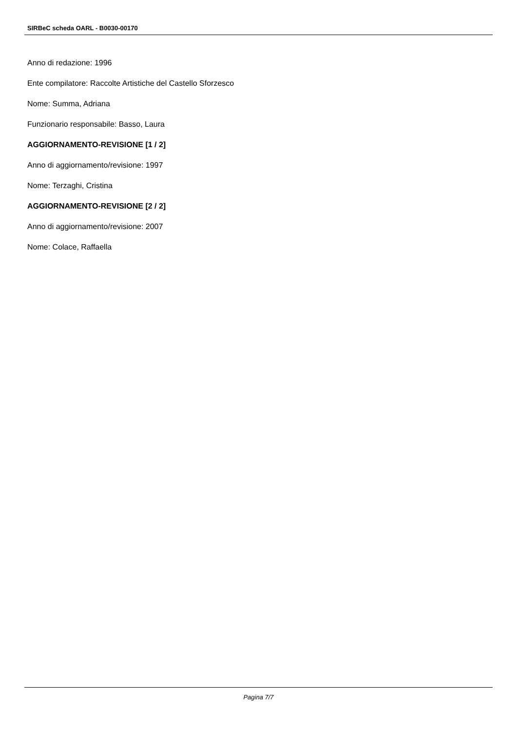SIRBeC scheda OARL - B0030-00170
Anno di redazione: 1996
Ente compilatore: Raccolte Artistiche del Castello Sforzesco
Nome: Summa, Adriana
Funzionario responsabile: Basso, Laura
AGGIORNAMENTO-REVISIONE [1 / 2]
Anno di aggiornamento/revisione: 1997
Nome: Terzaghi, Cristina
AGGIORNAMENTO-REVISIONE [2 / 2]
Anno di aggiornamento/revisione: 2007
Nome: Colace, Raffaella
Pagina 7/7